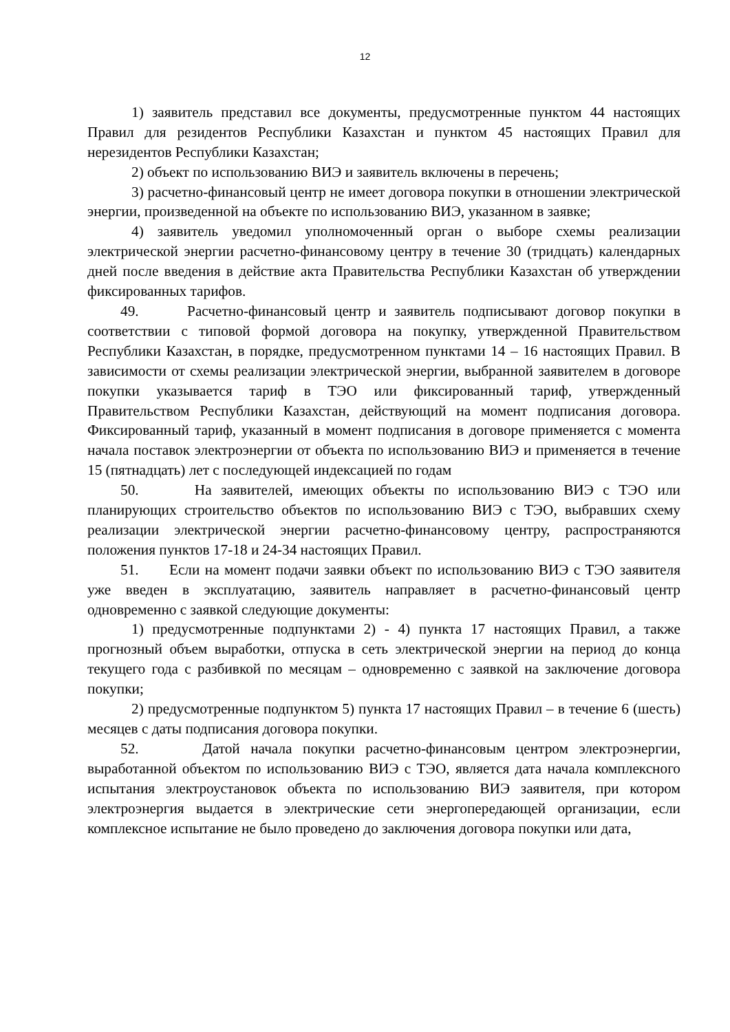12
1) заявитель представил все документы, предусмотренные пунктом 44 настоящих Правил для резидентов Республики Казахстан и пунктом 45 настоящих Правил для нерезидентов Республики Казахстан;
2) объект по использованию ВИЭ и заявитель включены в перечень;
3) расчетно-финансовый центр не имеет договора покупки в отношении электрической энергии, произведенной на объекте по использованию ВИЭ, указанном в заявке;
4) заявитель уведомил уполномоченный орган о выборе схемы реализации электрической энергии расчетно-финансовому центру в течение 30 (тридцать) календарных дней после введения в действие акта Правительства Республики Казахстан об утверждении фиксированных тарифов.
49. Расчетно-финансовый центр и заявитель подписывают договор покупки в соответствии с типовой формой договора на покупку, утвержденной Правительством Республики Казахстан, в порядке, предусмотренном пунктами 14 – 16 настоящих Правил. В зависимости от схемы реализации электрической энергии, выбранной заявителем в договоре покупки указывается тариф в ТЭО или фиксированный тариф, утвержденный Правительством Республики Казахстан, действующий на момент подписания договора. Фиксированный тариф, указанный в момент подписания в договоре применяется с момента начала поставок электроэнергии от объекта по использованию ВИЭ и применяется в течение 15 (пятнадцать) лет с последующей индексацией по годам
50. На заявителей, имеющих объекты по использованию ВИЭ с ТЭО или планирующих строительство объектов по использованию ВИЭ с ТЭО, выбравших схему реализации электрической энергии расчетно-финансовому центру, распространяются положения пунктов 17-18 и 24-34 настоящих Правил.
51. Если на момент подачи заявки объект по использованию ВИЭ с ТЭО заявителя уже введен в эксплуатацию, заявитель направляет в расчетно-финансовый центр одновременно с заявкой следующие документы:
1) предусмотренные подпунктами 2) - 4) пункта 17 настоящих Правил, а также прогнозный объем выработки, отпуска в сеть электрической энергии на период до конца текущего года с разбивкой по месяцам – одновременно с заявкой на заключение договора покупки;
2) предусмотренные подпунктом 5) пункта 17 настоящих Правил – в течение 6 (шесть) месяцев с даты подписания договора покупки.
52. Датой начала покупки расчетно-финансовым центром электроэнергии, выработанной объектом по использованию ВИЭ с ТЭО, является дата начала комплексного испытания электроустановок объекта по использованию ВИЭ заявителя, при котором электроэнергия выдается в электрические сети энергопередающей организации, если комплексное испытание не было проведено до заключения договора покупки или дата,